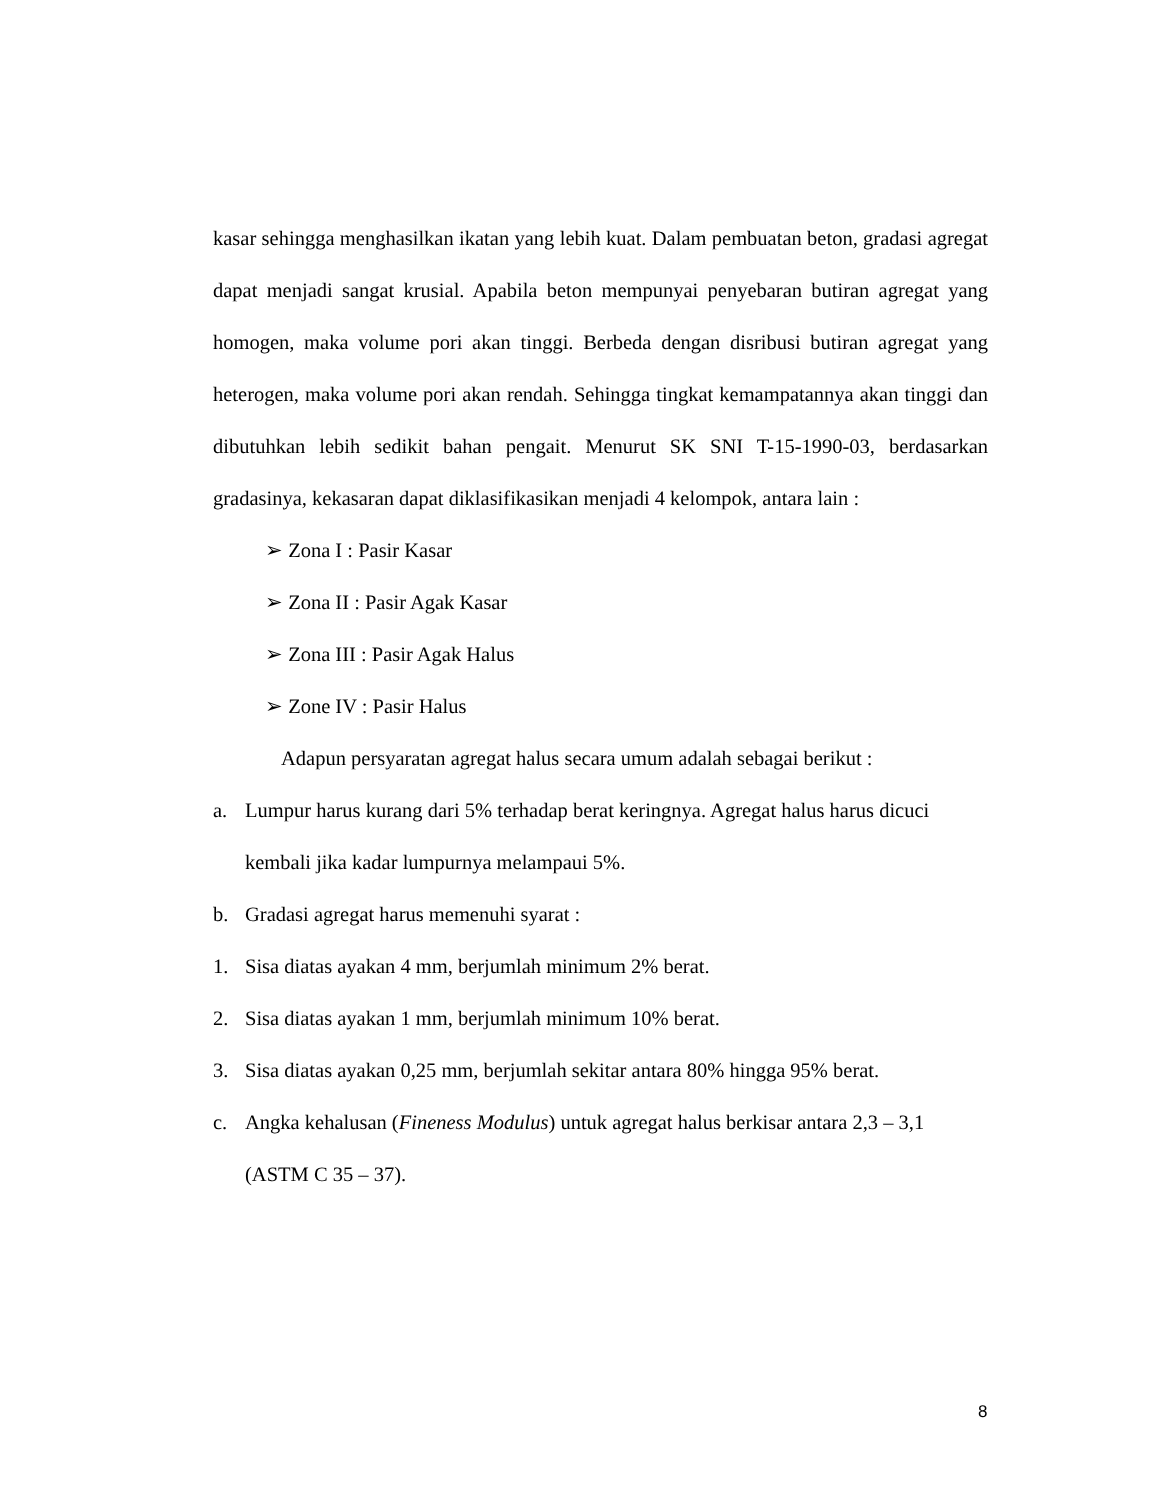kasar sehingga menghasilkan ikatan yang lebih kuat. Dalam pembuatan beton, gradasi agregat dapat menjadi sangat krusial. Apabila beton mempunyai penyebaran butiran agregat yang homogen, maka volume pori akan tinggi. Berbeda dengan disribusi butiran agregat yang heterogen, maka volume pori akan rendah. Sehingga tingkat kemampatannya akan tinggi dan dibutuhkan lebih sedikit bahan pengait. Menurut SK SNI T-15-1990-03, berdasarkan gradasinya, kekasaran dapat diklasifikasikan menjadi 4 kelompok, antara lain :
➢ Zona I : Pasir Kasar
➢ Zona II : Pasir Agak Kasar
➢ Zona III : Pasir Agak Halus
➢ Zone IV : Pasir Halus
Adapun persyaratan agregat halus secara umum adalah sebagai berikut :
a. Lumpur harus kurang dari 5% terhadap berat keringnya. Agregat halus harus dicuci kembali jika kadar lumpurnya melampaui 5%.
b. Gradasi agregat harus memenuhi syarat :
1. Sisa diatas ayakan 4 mm, berjumlah minimum 2% berat.
2. Sisa diatas ayakan 1 mm, berjumlah minimum 10% berat.
3. Sisa diatas ayakan 0,25 mm, berjumlah sekitar antara 80% hingga 95% berat.
c. Angka kehalusan (Fineness Modulus) untuk agregat halus berkisar antara 2,3 – 3,1 (ASTM C 35 – 37).
8